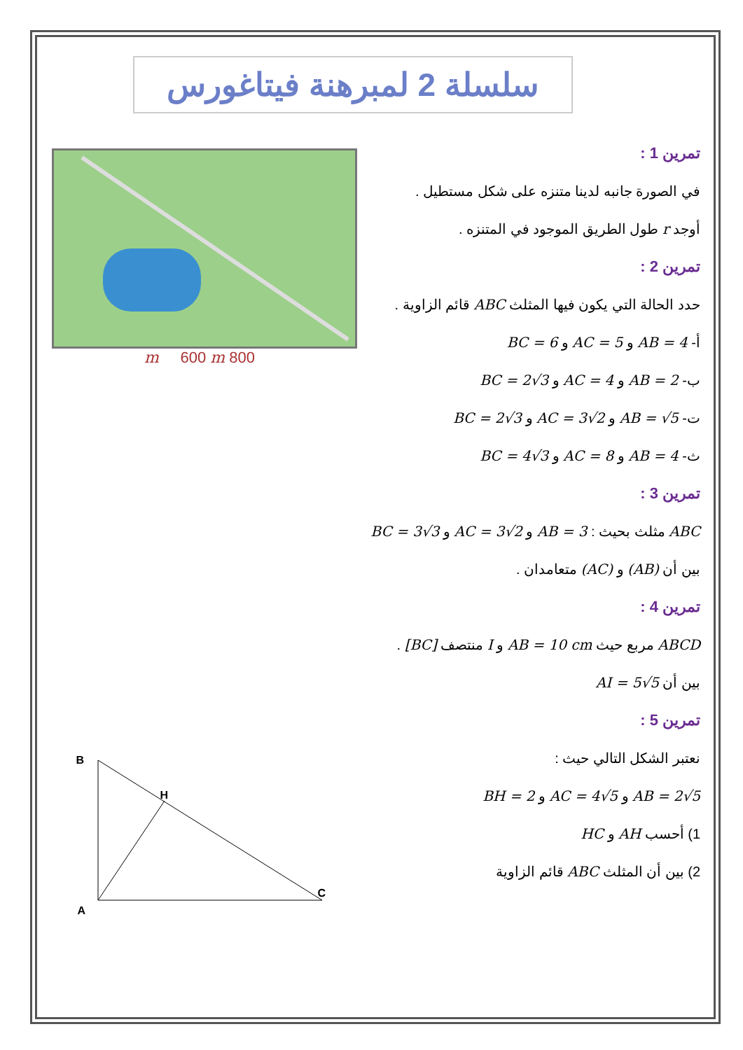سلسلة 2 لمبرهنة فيتاغورس
تمرين 1 :
في الصورة جانبه لدينا متنزه على شكل مستطيل .
أوجد r طول الطريق الموجود في المتنزه .
تمرين 2 :
حدد الحالة التي يكون فيها المثلث ABC قائم الزاوية .
أ- AB = 4 و AC = 5 و BC = 6
ب- AB = 2 و AC = 4 و BC = 2√3
ت- AB = √5 و AC = 3√2 و BC = 2√3
ث- AB = 4 و AC = 8 و BC = 4√3
800 m 600 m
تمرين 3 :
ABC مثلث بحيث : AB = 3 و AC = 3√2 و BC = 3√3
بين أن (AB) و (AC) متعامدان .
تمرين 4 :
ABCD مربع حيث AB = 10 cm و I منتصف [BC] .
بين أن AI = 5√5
تمرين 5 :
نعتبر الشكل التالي حيث :
AB = 2√5 و AC = 4√5 و BH = 2
1) أحسب AH و HC
2) بين أن المثلث ABC قائم الزاوية
B
H
C
A